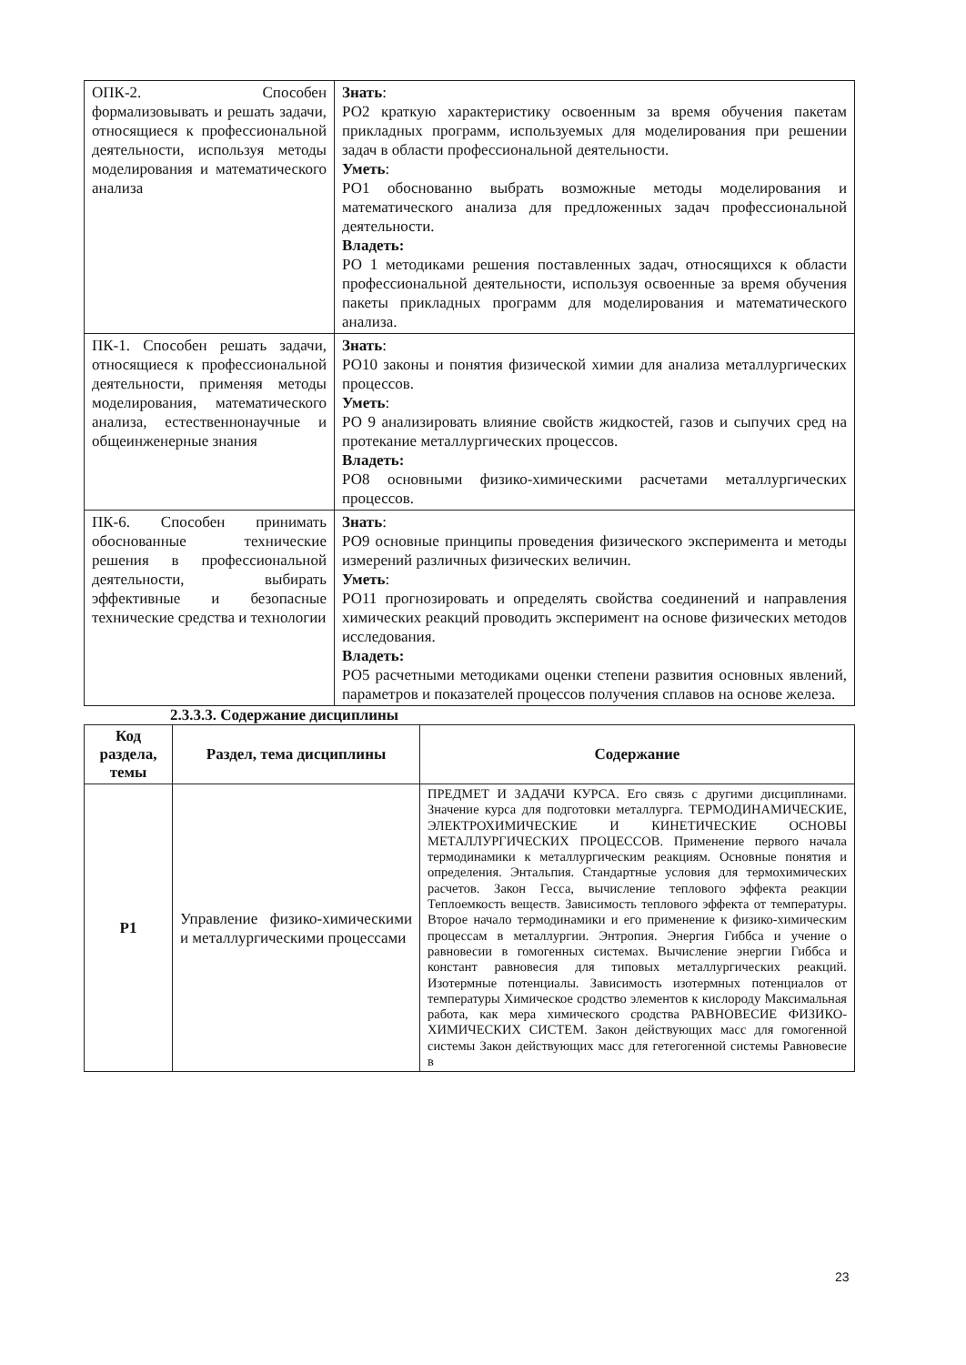| ОПК-2. Способен формализовывать и решать задачи, относящиеся к профессиональной деятельности, используя методы моделирования и математического анализа | Знать : РО2 краткую характеристику освоенным за время обучения пакетам прикладных программ, используемых для моделирования при решении задач в области профессиональной деятельности. Уметь : РО1 обоснованно выбрать возможные методы моделирования и математического анализа для предложенных задач профессиональной деятельности. Владеть: РО 1 методиками решения поставленных задач, относящихся к области профессиональной деятельности, используя освоенные за время обучения пакеты прикладных программ для моделирования и математического анализа. |
| ПК-1. Способен решать задачи, относящиеся к профессиональной деятельности, применяя методы моделирования, математического анализа, естественнонаучные и общеинженерные знания | Знать : РО10 законы и понятия физической химии для анализа металлургических процессов. Уметь : РО 9 анализировать влияние свойств жидкостей, газов и сыпучих сред на протекание металлургических процессов. Владеть: РО8 основными физико-химическими расчетами металлургических процессов. |
| ПК-6. Способен принимать обоснованные технические решения в профессиональной деятельности, выбирать эффективные и безопасные технические средства и технологии | Знать : РО9 основные принципы проведения физического эксперимента и методы измерений различных физических величин. Уметь : РО11 прогнозировать и определять свойства соединений и направления химических реакций проводить эксперимент на основе физических методов исследования. Владеть: РО5 расчетными методиками оценки степени развития основных явлений, параметров и показателей процессов получения сплавов на основе железа. |
2.3.3.3. Содержание дисциплины
| Код раздела, темы | Раздел, тема дисциплины | Содержание |
| --- | --- | --- |
| Р1 | Управление физико-химическими и металлургическими процессами | ПРЕДМЕТ И ЗАДАЧИ КУРСА. Его связь с другими дисциплинами. Значение курса для подготовки металлурга. ТЕРМОДИНАМИЧЕСКИЕ, ЭЛЕКТРОХИМИЧЕСКИЕ И КИНЕТИЧЕСКИЕ ОСНОВЫ МЕТАЛЛУРГИЧЕСКИХ ПРОЦЕССОВ. Применение первого начала термодинамики к металлургическим реакциям. Основные понятия и определения. Энтальпия. Стандартные условия для термохимических расчетов. Закон Гесса, вычисление теплового эффекта реакции Теплоемкость веществ. Зависимость теплового эффекта от температуры. Второе начало термодинамики и его применение к физико-химическим процессам в металлургии. Энтропия. Энергия Гиббса и учение о равновесии в гомогенных системах. Вычисление энергии Гиббса и констант равновесия для типовых металлургических реакций. Изотермные потенциалы. Зависимость изотермных потенциалов от температуры Химическое сродство элементов к кислороду Максимальная работа, как мера химического сродства РАВНОВЕСИЕ ФИЗИКО- ХИМИЧЕСКИХ СИСТЕМ. Закон действующих масс для гомогенной системы Закон действующих масс для гетегогенной системы Равновесие в |
23